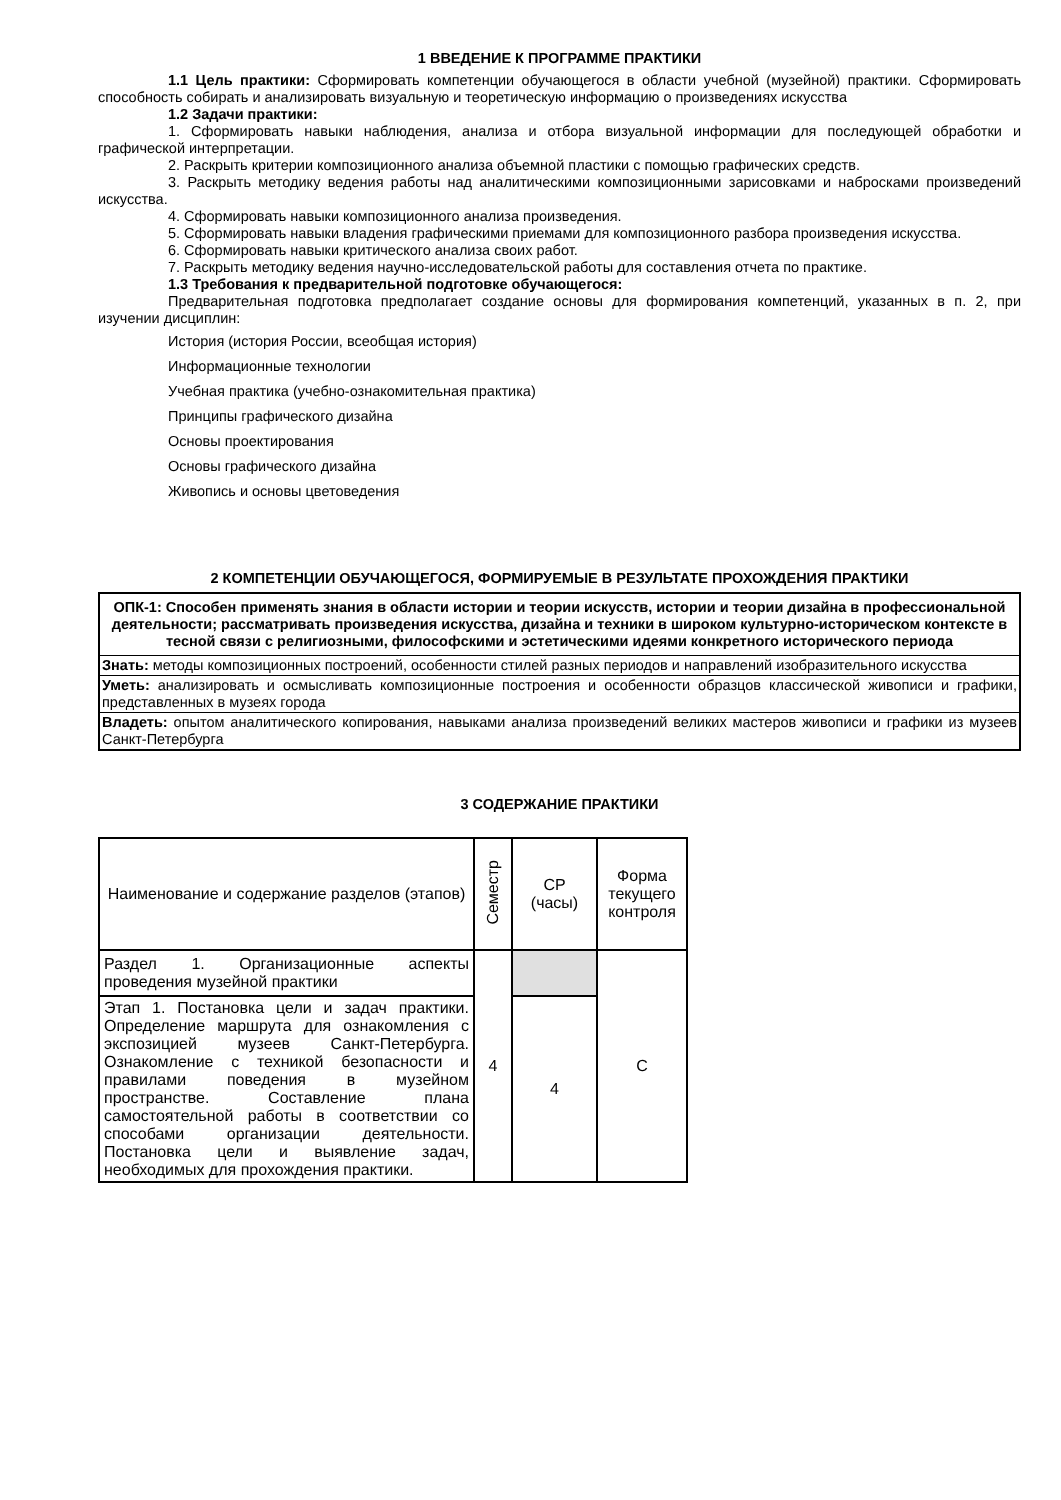1 ВВЕДЕНИЕ К ПРОГРАММЕ ПРАКТИКИ
1.1 Цель практики: Сформировать компетенции обучающегося в области учебной (музейной) практики. Сформировать способность собирать и анализировать визуальную и теоретическую информацию о произведениях искусства
1.2 Задачи практики:
1. Сформировать навыки наблюдения, анализа и отбора визуальной информации для последующей обработки и графической интерпретации.
2. Раскрыть критерии композиционного анализа объемной пластики с помощью графических средств.
3. Раскрыть методику ведения работы над аналитическими композиционными зарисовками и набросками произведений искусства.
4. Сформировать навыки композиционного анализа произведения.
5. Сформировать навыки владения графическими приемами для композиционного разбора произведения искусства.
6. Сформировать навыки критического анализа своих работ.
7. Раскрыть методику ведения научно-исследовательской работы для составления отчета по практике.
1.3 Требования к предварительной подготовке обучающегося:
Предварительная подготовка предполагает создание основы для формирования компетенций, указанных в п. 2, при изучении дисциплин:
История (история России, всеобщая история)
Информационные технологии
Учебная практика (учебно-ознакомительная практика)
Принципы графического дизайна
Основы проектирования
Основы графического дизайна
Живопись и основы цветоведения
2 КОМПЕТЕНЦИИ ОБУЧАЮЩЕГОСЯ, ФОРМИРУЕМЫЕ В РЕЗУЛЬТАТЕ ПРОХОЖДЕНИЯ ПРАКТИКИ
| ОПК-1: Способен применять знания в области истории и теории искусств, истории и теории дизайна в профессиональной деятельности; рассматривать произведения искусства, дизайна и техники в широком культурно-историческом контексте в тесной связи с религиозными, философскими и эстетическими идеями конкретного исторического периода |
| Знать: методы композиционных построений, особенности стилей разных периодов и направлений изобразительного искусства |
| Уметь: анализировать и осмысливать композиционные построения и особенности образцов классической живописи и графики, представленных в музеях города |
| Владеть: опытом аналитического копирования, навыками анализа произведений великих мастеров живописи и графики из музеев Санкт-Петербурга |
3 СОДЕРЖАНИЕ ПРАКТИКИ
| Наименование и содержание разделов (этапов) | Семестр | СР (часы) | Форма текущего контроля |
| --- | --- | --- | --- |
| Раздел 1. Организационные аспекты проведения музейной практики | 4 | | С |
| Этап 1. Постановка цели и задач практики. Определение маршрута для ознакомления с экспозицией музеев Санкт-Петербурга. Ознакомление с техникой безопасности и правилами поведения в музейном пространстве. Составление плана самостоятельной работы в соответствии со способами организации деятельности. Постановка цели и выявление задач, необходимых для прохождения практики. | | 4 | |